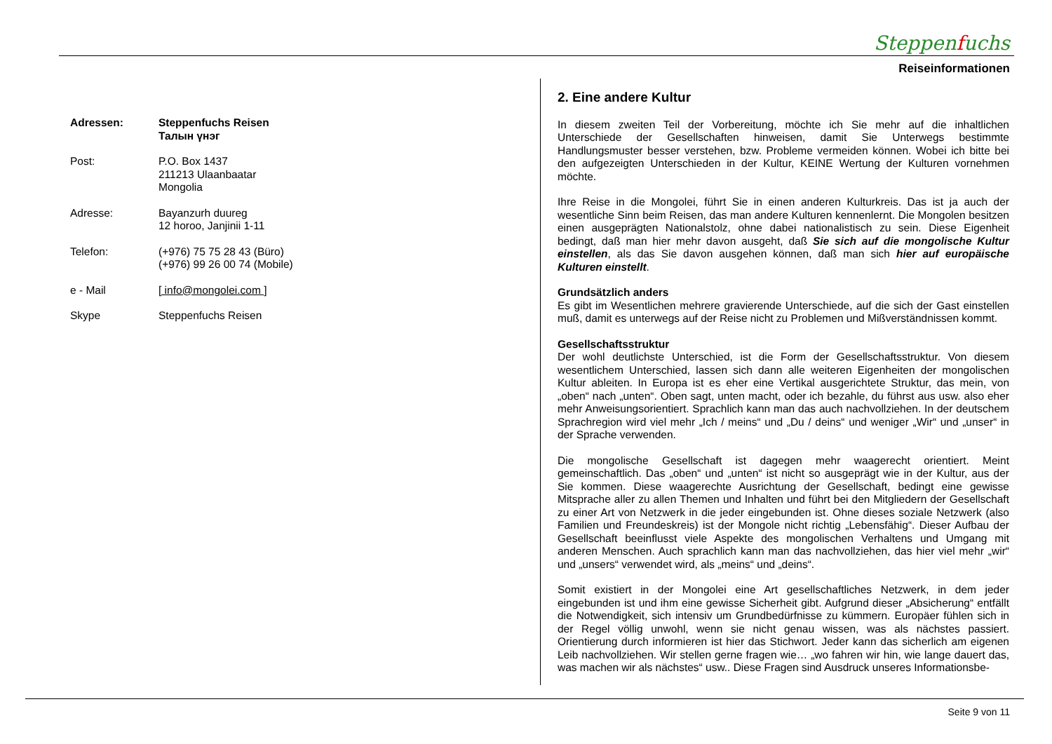Steppenfuchs
Reiseinformationen
Adressen: Steppenfuchs Reisen
Талын үнэг
Post: P.O. Box 1437
211213 Ulaanbaatar
Mongolia
Adresse: Bayanzurh duureg
12 horoo, Janjinii 1-11
Telefon: (+976) 75 75 28 43 (Büro)
(+976) 99 26 00 74 (Mobile)
e - Mail [ info@mongolei.com ]
Skype Steppenfuchs Reisen
2. Eine andere Kultur
In diesem zweiten Teil der Vorbereitung, möchte ich Sie mehr auf die inhaltlichen Unterschiede der Gesellschaften hinweisen, damit Sie Unterwegs bestimmte Handlungsmuster besser verstehen, bzw. Probleme vermeiden können. Wobei ich bitte bei den aufgezeigten Unterschieden in der Kultur, KEINE Wertung der Kulturen vornehmen möchte.
Ihre Reise in die Mongolei, führt Sie in einen anderen Kulturkreis. Das ist ja auch der wesentliche Sinn beim Reisen, das man andere Kulturen kennenlernt. Die Mongolen besitzen einen ausgeprägten Nationalstolz, ohne dabei nationalistisch zu sein. Diese Eigenheit bedingt, daß man hier mehr davon ausgeht, daß Sie sich auf die mongolische Kultur einstellen, als das Sie davon ausgehen können, daß man sich hier auf europäische Kulturen einstellt.
Grundsätzlich anders
Es gibt im Wesentlichen mehrere gravierende Unterschiede, auf die sich der Gast einstellen muß, damit es unterwegs auf der Reise nicht zu Problemen und Mißverständnissen kommt.
Gesellschaftsstruktur
Der wohl deutlichste Unterschied, ist die Form der Gesellschaftsstruktur. Von diesem wesentlichem Unterschied, lassen sich dann alle weiteren Eigenheiten der mongolischen Kultur ableiten. In Europa ist es eher eine Vertikal ausgerichtete Struktur, das mein, von „oben“ nach „unten“. Oben sagt, unten macht, oder ich bezahle, du führst aus usw. also eher mehr Anweisungsorientiert. Sprachlich kann man das auch nachvollziehen. In der deutschem Sprachregion wird viel mehr „Ich / meins“ und „Du / deins“ und weniger „Wir“ und „unser“ in der Sprache verwenden.
Die mongolische Gesellschaft ist dagegen mehr waagerecht orientiert. Meint gemeinschaftlich. Das „oben“ und „unten“ ist nicht so ausgeprägt wie in der Kultur, aus der Sie kommen. Diese waagerechte Ausrichtung der Gesellschaft, bedingt eine gewisse Mitsprache aller zu allen Themen und Inhalten und führt bei den Mitgliedern der Gesellschaft zu einer Art von Netzwerk in die jeder eingebunden ist. Ohne dieses soziale Netzwerk (also Familien und Freundeskreis) ist der Mongole nicht richtig „Lebensfähig“. Dieser Aufbau der Gesellschaft beeinflusst viele Aspekte des mongolischen Verhaltens und Umgang mit anderen Menschen. Auch sprachlich kann man das nachvollziehen, das hier viel mehr „wir“ und „unsers“ verwendet wird, als „meins“ und „deins“.
Somit existiert in der Mongolei eine Art gesellschaftliches Netzwerk, in dem jeder eingebunden ist und ihm eine gewisse Sicherheit gibt. Aufgrund dieser „Absicherung“ entfällt die Notwendigkeit, sich intensiv um Grundbedürfnisse zu kümmern. Europäer fühlen sich in der Regel völlig unwohl, wenn sie nicht genau wissen, was als nächstes passiert. Orientierung durch informieren ist hier das Stichwort. Jeder kann das sicherlich am eigenen Leib nachvollziehen. Wir stellen gerne fragen wie… „wo fahren wir hin, wie lange dauert das, was machen wir als nächstes“ usw.. Diese Fragen sind Ausdruck unseres Informationsbe-
Seite 9 von 11